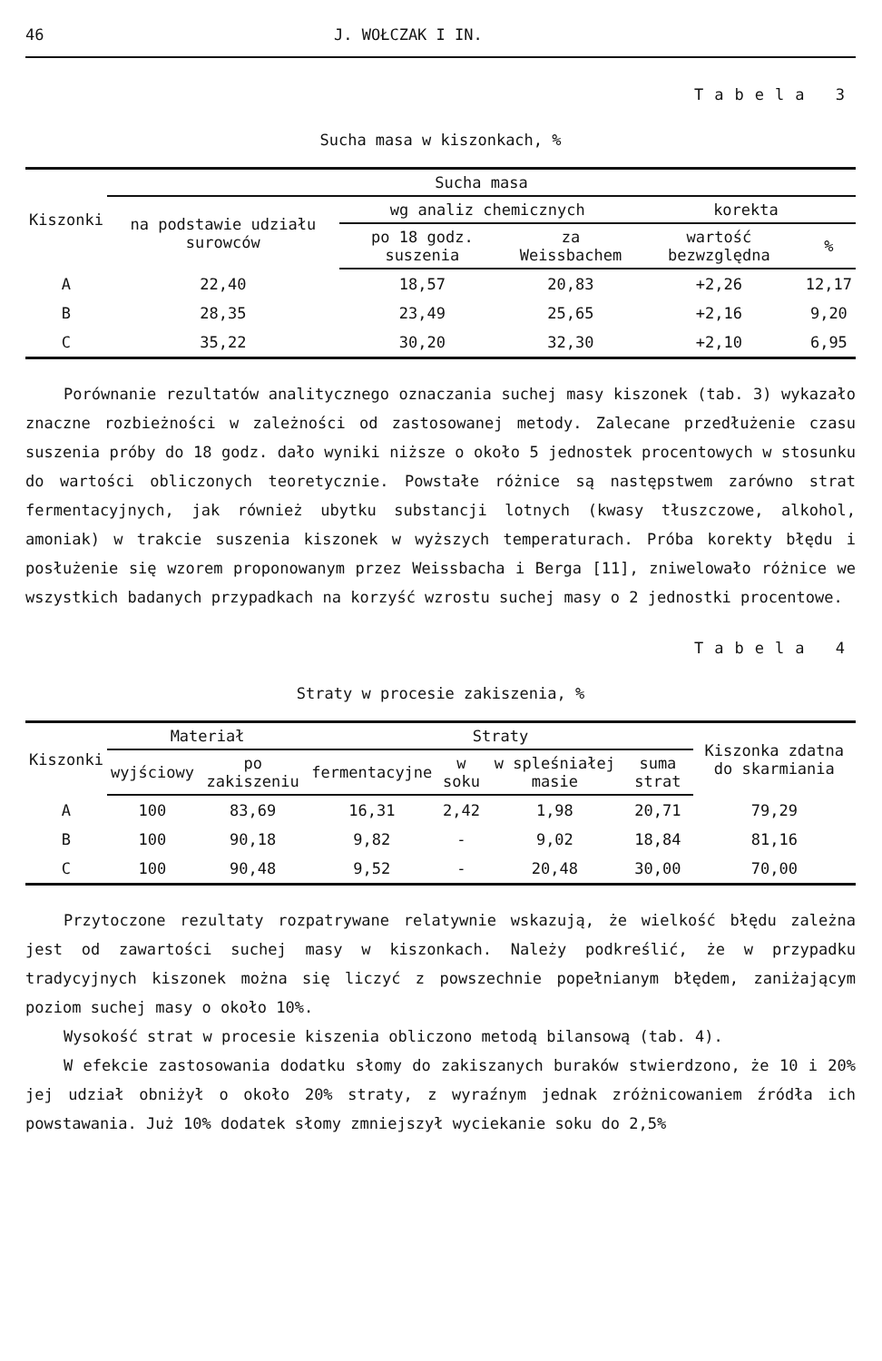46 J. WOŁCZAK I IN.
Tabela 3
Sucha masa w kiszonkach, %
| Kiszonki | Sucha masa | | | | |
| --- | --- | --- | --- | --- | --- |
| | na podstawie udziału surowców | wg analiz chemicznych | | korekta | |
| | | po 18 godz. suszenia | za Weissbachem | wartość bezwzględna | % |
| A | 22,40 | 18,57 | 20,83 | +2,26 | 12,17 |
| B | 28,35 | 23,49 | 25,65 | +2,16 | 9,20 |
| C | 35,22 | 30,20 | 32,30 | +2,10 | 6,95 |
Porównanie rezultatów analitycznego oznaczania suchej masy kiszonek (tab. 3) wykazało znaczne rozbieżności w zależności od zastosowanej metody. Zalecane przedłużenie czasu suszenia próby do 18 godz. dało wyniki niższe o około 5 jednostek procentowych w stosunku do wartości obliczonych teoretycznie. Powstałe różnice są następstwem zarówno strat fermentacyjnych, jak również ubytku substancji lotnych (kwasy tłuszczowe, alkohol, amoniak) w trakcie suszenia kiszonek w wyższych temperaturach. Próba korekty błędu i posłużenie się wzorem proponowanym przez Weissbacha i Berga [11], zniwelowało różnice we wszystkich badanych przypadkach na korzyść wzrostu suchej masy o 2 jednostki procentowe.
Tabela 4
Straty w procesie zakiszenia, %
| Kiszonki | Materiał | | Straty | | | | Kiszonka zdatna do skarmiania |
| --- | --- | --- | --- | --- | --- | --- | --- |
| | wyjściowy | po zakiszeniu | fermentacyjne | w soku | w spleśniałej masie | suma strat | |
| A | 100 | 83,69 | 16,31 | 2,42 | 1,98 | 20,71 | 79,29 |
| B | 100 | 90,18 | 9,82 | - | 9,02 | 18,84 | 81,16 |
| C | 100 | 90,48 | 9,52 | - | 20,48 | 30,00 | 70,00 |
Przytoczone rezultaty rozpatrywane relatywnie wskazują, że wielkość błędu zależna jest od zawartości suchej masy w kiszonkach. Należy podkreślić, że w przypadku tradycyjnych kiszonek można się liczyć z powszechnie popełnianym błędem, zaniżającym poziom suchej masy o około 10%.
Wysokość strat w procesie kiszenia obliczono metodą bilansową (tab. 4).
W efekcie zastosowania dodatku słomy do zakiszanych buraków stwierdzono, że 10 i 20% jej udział obniżył o około 20% straty, z wyraźnym jednak zróżnicowaniem źródła ich powstawania. Już 10% dodatek słomy zmniejszył wyciekanie soku do 2,5%